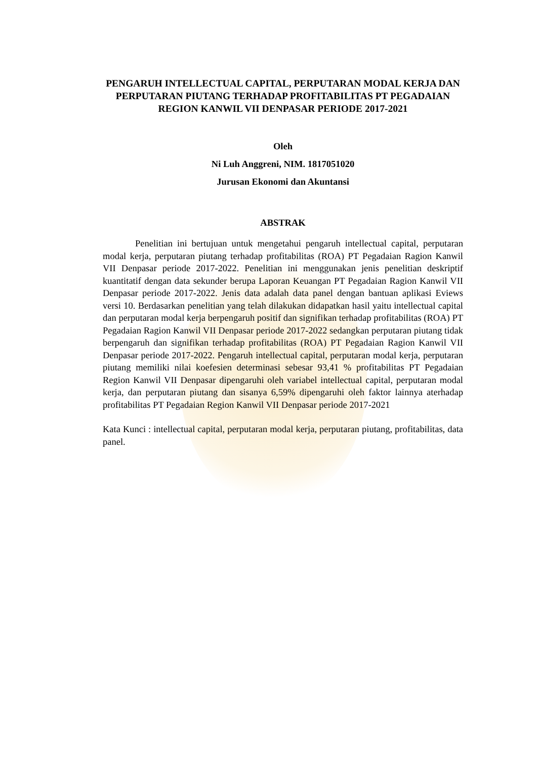PENGARUH INTELLECTUAL CAPITAL, PERPUTARAN MODAL KERJA DAN PERPUTARAN PIUTANG TERHADAP PROFITABILITAS PT PEGADAIAN REGION KANWIL VII DENPASAR PERIODE 2017-2021
Oleh
Ni Luh Anggreni, NIM. 1817051020
Jurusan Ekonomi dan Akuntansi
ABSTRAK
Penelitian ini bertujuan untuk mengetahui pengaruh intellectual capital, perputaran modal kerja, perputaran piutang terhadap profitabilitas (ROA) PT Pegadaian Ragion Kanwil VII Denpasar periode 2017-2022. Penelitian ini menggunakan jenis penelitian deskriptif kuantitatif dengan data sekunder berupa Laporan Keuangan PT Pegadaian Ragion Kanwil VII Denpasar periode 2017-2022. Jenis data adalah data panel dengan bantuan aplikasi Eviews versi 10. Berdasarkan penelitian yang telah dilakukan didapatkan hasil yaitu intellectual capital dan perputaran modal kerja berpengaruh positif dan signifikan terhadap profitabilitas (ROA) PT Pegadaian Ragion Kanwil VII Denpasar periode 2017-2022 sedangkan perputaran piutang tidak berpengaruh dan signifikan terhadap profitabilitas (ROA) PT Pegadaian Ragion Kanwil VII Denpasar periode 2017-2022. Pengaruh intellectual capital, perputaran modal kerja, perputaran piutang memiliki nilai koefesien determinasi sebesar 93,41 % profitabilitas PT Pegadaian Region Kanwil VII Denpasar dipengaruhi oleh variabel intellectual capital, perputaran modal kerja, dan perputaran piutang dan sisanya 6,59% dipengaruhi oleh faktor lainnya aterhadap profitabilitas PT Pegadaian Region Kanwil VII Denpasar periode 2017-2021
Kata Kunci : intellectual capital, perputaran modal kerja, perputaran piutang, profitabilitas, data panel.